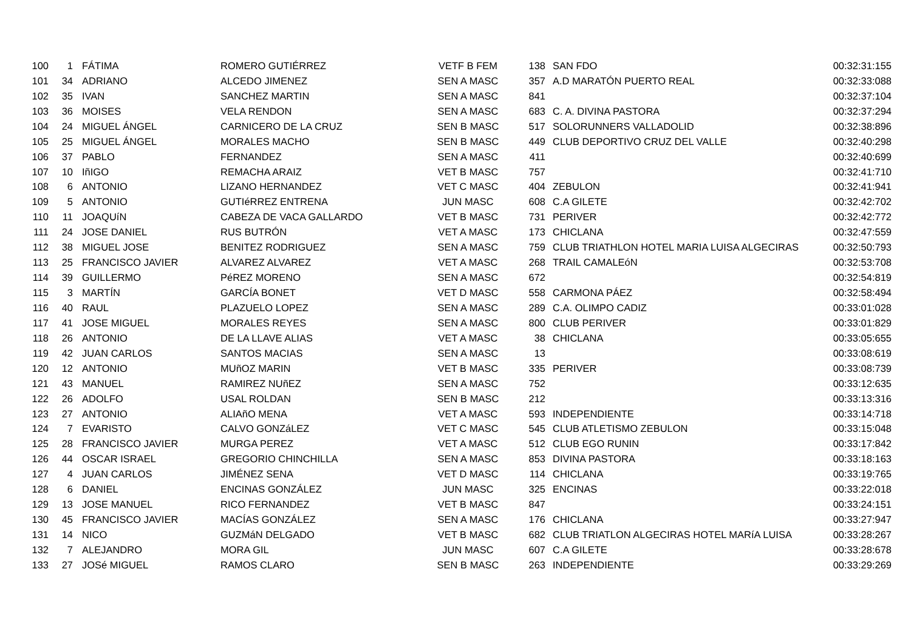| 100 | 1 | FÁTIMA | ROMERO GUTIÉRREZ | VETF B FEM | 138 | SAN FDO | 00:32:31:155 |
| 101 | 34 | ADRIANO | ALCEDO JIMENEZ | SEN A MASC | 357 | A.D MARATÓN PUERTO REAL | 00:32:33:088 |
| 102 | 35 | IVAN | SANCHEZ MARTIN | SEN A MASC | 841 | | 00:32:37:104 |
| 103 | 36 | MOISES | VELA RENDON | SEN A MASC | 683 | C. A. DIVINA PASTORA | 00:32:37:294 |
| 104 | 24 | MIGUEL ÁNGEL | CARNICERO DE LA CRUZ | SEN B MASC | 517 | SOLORUNNERS VALLADOLID | 00:32:38:896 |
| 105 | 25 | MIGUEL ÁNGEL | MORALES MACHO | SEN B MASC | 449 | CLUB DEPORTIVO CRUZ DEL VALLE | 00:32:40:298 |
| 106 | 37 | PABLO | FERNANDEZ | SEN A MASC | 411 | | 00:32:40:699 |
| 107 | 10 | IñIGO | REMACHA ARAIZ | VET B MASC | 757 | | 00:32:41:710 |
| 108 | 6 | ANTONIO | LIZANO HERNANDEZ | VET C MASC | 404 | ZEBULON | 00:32:41:941 |
| 109 | 5 | ANTONIO | GUTIéRREZ ENTRENA | JUN MASC | 608 | C.A GILETE | 00:32:42:702 |
| 110 | 11 | JOAQUíN | CABEZA DE VACA GALLARDO | VET B MASC | 731 | PERIVER | 00:32:42:772 |
| 111 | 24 | JOSE DANIEL | RUS BUTRÓN | VET A MASC | 173 | CHICLANA | 00:32:47:559 |
| 112 | 38 | MIGUEL JOSE | BENITEZ RODRIGUEZ | SEN A MASC | 759 | CLUB TRIATHLON HOTEL MARIA LUISA ALGECIRAS | 00:32:50:793 |
| 113 | 25 | FRANCISCO JAVIER | ALVAREZ ALVAREZ | VET A MASC | 268 | TRAIL CAMALEóN | 00:32:53:708 |
| 114 | 39 | GUILLERMO | PéREZ MORENO | SEN A MASC | 672 | | 00:32:54:819 |
| 115 | 3 | MARTÍN | GARCÍA BONET | VET D MASC | 558 | CARMONA PÁEZ | 00:32:58:494 |
| 116 | 40 | RAUL | PLAZUELO LOPEZ | SEN A MASC | 289 | C.A. OLIMPO CADIZ | 00:33:01:028 |
| 117 | 41 | JOSE MIGUEL | MORALES REYES | SEN A MASC | 800 | CLUB PERIVER | 00:33:01:829 |
| 118 | 26 | ANTONIO | DE LA LLAVE ALIAS | VET A MASC | 38 | CHICLANA | 00:33:05:655 |
| 119 | 42 | JUAN CARLOS | SANTOS MACIAS | SEN A MASC | 13 | | 00:33:08:619 |
| 120 | 12 | ANTONIO | MUñOZ MARIN | VET B MASC | 335 | PERIVER | 00:33:08:739 |
| 121 | 43 | MANUEL | RAMIREZ NUñEZ | SEN A MASC | 752 | | 00:33:12:635 |
| 122 | 26 | ADOLFO | USAL ROLDAN | SEN B MASC | 212 | | 00:33:13:316 |
| 123 | 27 | ANTONIO | ALIAñO MENA | VET A MASC | 593 | INDEPENDIENTE | 00:33:14:718 |
| 124 | 7 | EVARISTO | CALVO GONZáLEZ | VET C MASC | 545 | CLUB ATLETISMO ZEBULON | 00:33:15:048 |
| 125 | 28 | FRANCISCO JAVIER | MURGA PEREZ | VET A MASC | 512 | CLUB EGO RUNIN | 00:33:17:842 |
| 126 | 44 | OSCAR ISRAEL | GREGORIO CHINCHILLA | SEN A MASC | 853 | DIVINA PASTORA | 00:33:18:163 |
| 127 | 4 | JUAN CARLOS | JIMÉNEZ SENA | VET D MASC | 114 | CHICLANA | 00:33:19:765 |
| 128 | 6 | DANIEL | ENCINAS GONZÁLEZ | JUN MASC | 325 | ENCINAS | 00:33:22:018 |
| 129 | 13 | JOSE MANUEL | RICO FERNANDEZ | VET B MASC | 847 | | 00:33:24:151 |
| 130 | 45 | FRANCISCO JAVIER | MACÍAS GONZÁLEZ | SEN A MASC | 176 | CHICLANA | 00:33:27:947 |
| 131 | 14 | NICO | GUZMáN DELGADO | VET B MASC | 682 | CLUB TRIATLON ALGECIRAS HOTEL MARíA LUISA | 00:33:28:267 |
| 132 | 7 | ALEJANDRO | MORA GIL | JUN MASC | 607 | C.A GILETE | 00:33:28:678 |
| 133 | 27 | JOSé MIGUEL | RAMOS CLARO | SEN B MASC | 263 | INDEPENDIENTE | 00:33:29:269 |